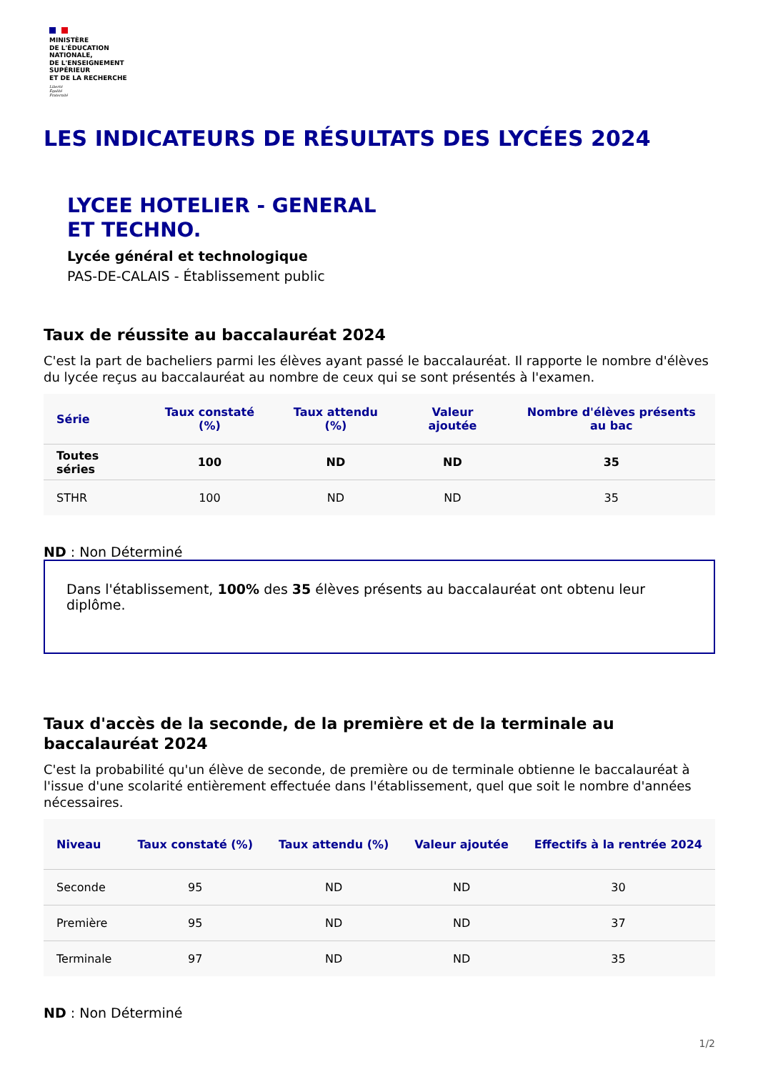MINISTÈRE
DE L'ÉDUCATION
NATIONALE,
DE L'ENSEIGNEMENT
SUPÉRIEUR
ET DE LA RECHERCHE
Liberté
Égalité
Fraternité
LES INDICATEURS DE RÉSULTATS DES LYCÉES 2024
LYCEE HOTELIER - GENERAL
ET TECHNO.
Lycée général et technologique
PAS-DE-CALAIS - Établissement public
Taux de réussite au baccalauréat 2024
C'est la part de bacheliers parmi les élèves ayant passé le baccalauréat. Il rapporte le nombre d'élèves du lycée reçus au baccalauréat au nombre de ceux qui se sont présentés à l'examen.
| Série | Taux constaté (%) | Taux attendu (%) | Valeur ajoutée | Nombre d'élèves présents au bac |
| --- | --- | --- | --- | --- |
| Toutes séries | 100 | ND | ND | 35 |
| STHR | 100 | ND | ND | 35 |
ND : Non Déterminé
Dans l'établissement, 100% des 35 élèves présents au baccalauréat ont obtenu leur diplôme.
Taux d'accès de la seconde, de la première et de la terminale au baccalauréat 2024
C'est la probabilité qu'un élève de seconde, de première ou de terminale obtienne le baccalauréat à l'issue d'une scolarité entièrement effectuée dans l'établissement, quel que soit le nombre d'années nécessaires.
| Niveau | Taux constaté (%) | Taux attendu (%) | Valeur ajoutée | Effectifs à la rentrée 2024 |
| --- | --- | --- | --- | --- |
| Seconde | 95 | ND | ND | 30 |
| Première | 95 | ND | ND | 37 |
| Terminale | 97 | ND | ND | 35 |
ND : Non Déterminé
1/2